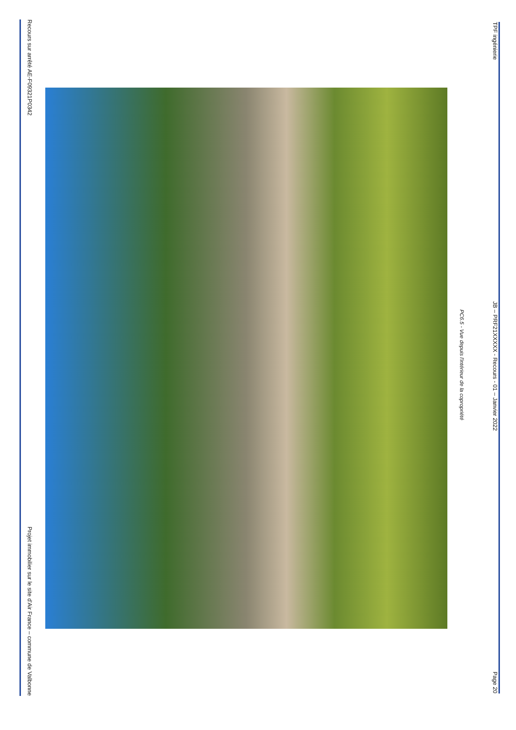Recours sur arrêté AE-F09321P0342 Projet immobilier sur le site d'Air France – commune de Valbonne
PC6.5 - Vue depuis l'intérieur de la copropriété
TPF ingénierie JB – PRF21XXXXX - Recours - 01 – Janvier 2022 Page 20